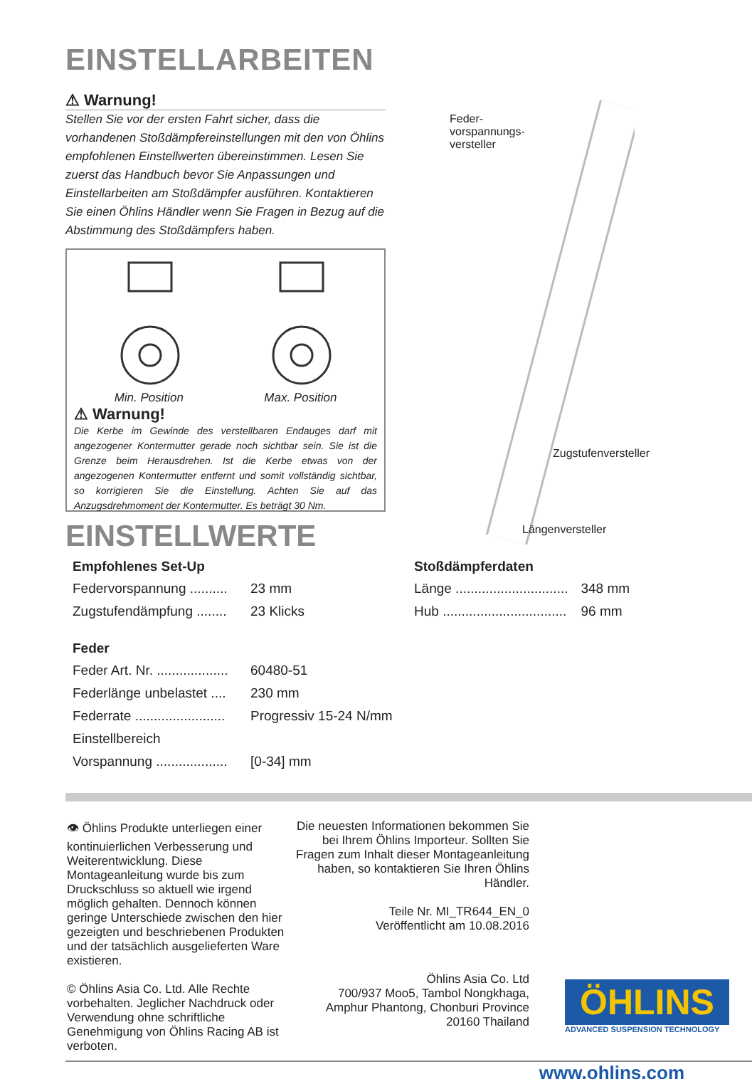EINSTELLARBEITEN
⚠ Warnung!
Stellen Sie vor der ersten Fahrt sicher, dass die vorhandenen Stoßdämpfereinstellungen mit den von Öhlins empfohlenen Einstellwerten übereinstimmen. Lesen Sie zuerst das Handbuch bevor Sie Anpassungen und Einstellarbeiten am Stoßdämpfer ausführen. Kontaktieren Sie einen Öhlins Händler wenn Sie Fragen in Bezug auf die Abstimmung des Stoßdämpfers haben.
Min. Position Max. Position
⚠ Warnung!
Die Kerbe im Gewinde des verstellbaren Endauges darf mit angezogener Kontermutter gerade noch sichtbar sein. Sie ist die Grenze beim Herausdrehen. Ist die Kerbe etwas von der angezogenen Kontermutter entfernt und somit vollständig sichtbar, so korrigieren Sie die Einstellung. Achten Sie auf das Anzugsdrehmoment der Kontermutter. Es beträgt 30 Nm.
Feder-
vorspannungs-
versteller
Zugstufenversteller
Längenversteller
EINSTELLWERTE
| Empfohlenes Set-Up | |
| --- | --- |
| Federvorspannung .......... | 23 mm |
| Zugstufendämpfung ........ | 23 Klicks |
| Feder | |
| Feder Art. Nr. ................... | 60480-51 |
| Federlänge unbelastet .... | 230 mm |
| Federrate ........................ | Progressiv 15-24 N/mm |
| Einstellbereich | |
| Vorspannung ................... | [0-34] mm |
| Stoßdämpferdaten | |
| --- | --- |
| Länge .............................. | 348 mm |
| Hub ................................. | 96 mm |
👁 Öhlins Produkte unterliegen einer kontinuierlichen Verbesserung und Weiterentwicklung. Diese Montageanleitung wurde bis zum Druckschluss so aktuell wie irgend möglich gehalten. Dennoch können geringe Unterschiede zwischen den hier gezeigten und beschriebenen Produkten und der tatsächlich ausgelieferten Ware existieren.
© Öhlins Asia Co. Ltd. Alle Rechte vorbehalten. Jeglicher Nachdruck oder Verwendung ohne schriftliche Genehmigung von Öhlins Racing AB ist verboten.
Die neuesten Informationen bekommen Sie bei Ihrem Öhlins Importeur. Sollten Sie Fragen zum Inhalt dieser Montageanleitung haben, so kontaktieren Sie Ihren Öhlins Händler.
Teile Nr. MI_TR644_EN_0
Veröffentlicht am 10.08.2016
Öhlins Asia Co. Ltd
700/937 Moo5, Tambol Nongkhaga,
Amphur Phantong, Chonburi Province
20160 Thailand
ÖHLINS
ADVANCED SUSPENSION TECHNOLOGY
www.ohlins.com